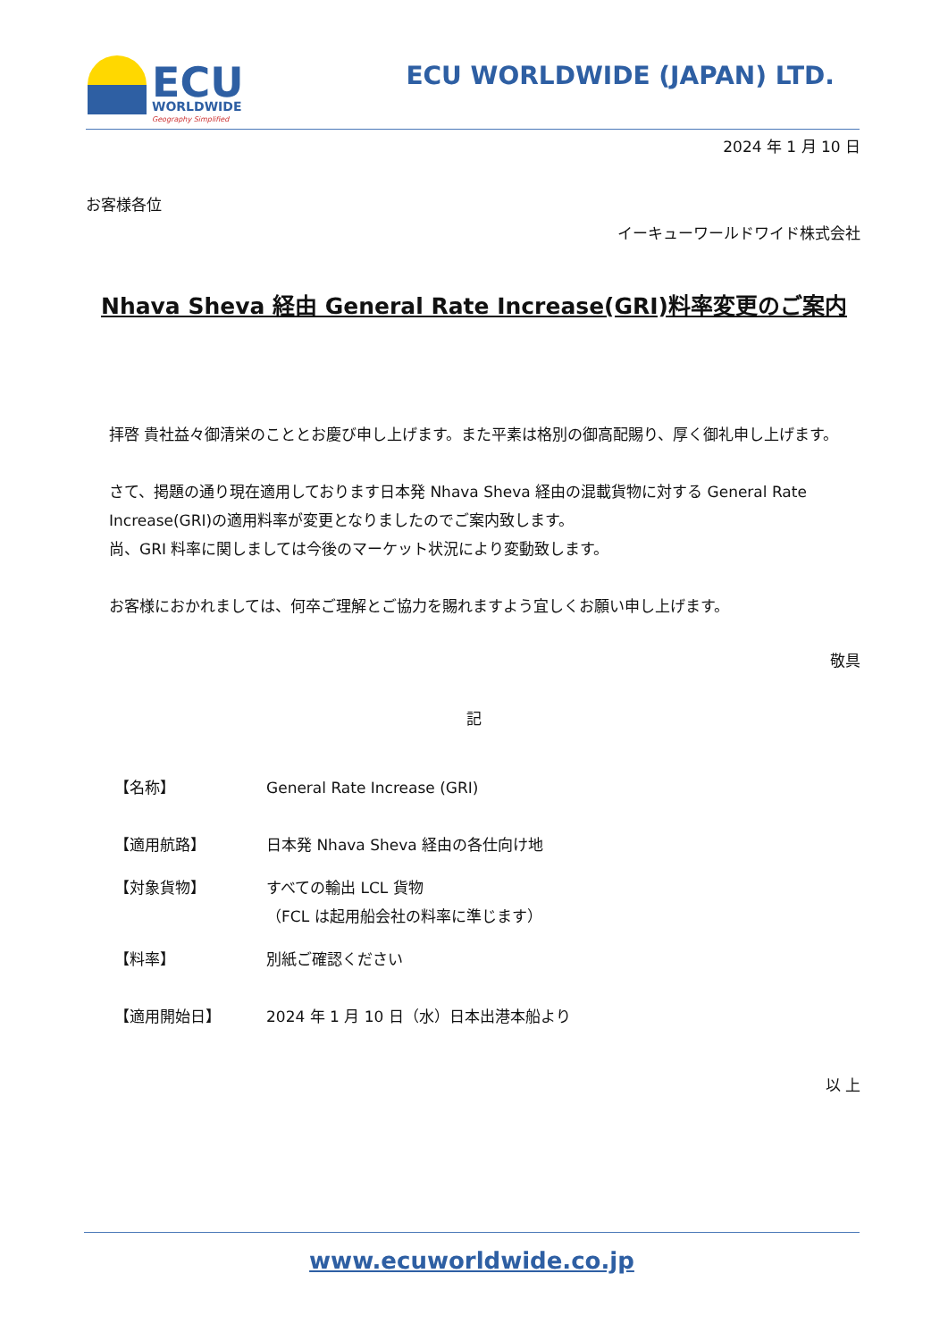ECU
WORLDWIDE
Geography Simplified
ECU WORLDWIDE (JAPAN) LTD.
2024 年 1 月 10 日
お客様各位
イーキューワールドワイド株式会社
Nhava Sheva 経由 General Rate Increase(GRI)料率変更のご案内
拝啓 貴社益々御清栄のこととお慶び申し上げます。また平素は格別の御高配賜り、厚く御礼申し上げます。
さて、掲題の通り現在適用しております日本発 Nhava Sheva 経由の混載貨物に対する General Rate Increase(GRI)の適用料率が変更となりましたのでご案内致します。
尚、GRI 料率に関しましては今後のマーケット状況により変動致します。
お客様におかれましては、何卒ご理解とご協力を賜れますよう宜しくお願い申し上げます。
敬具
記
【名称】 General Rate Increase (GRI)
【適用航路】 日本発 Nhava Sheva 経由の各仕向け地
【対象貨物】 すべての輸出 LCL 貨物
（FCL は起用船会社の料率に準じます）
【料率】 別紙ご確認ください
【適用開始日】 2024 年 1 月 10 日（水）日本出港本船より
以 上
www.ecuworldwide.co.jp